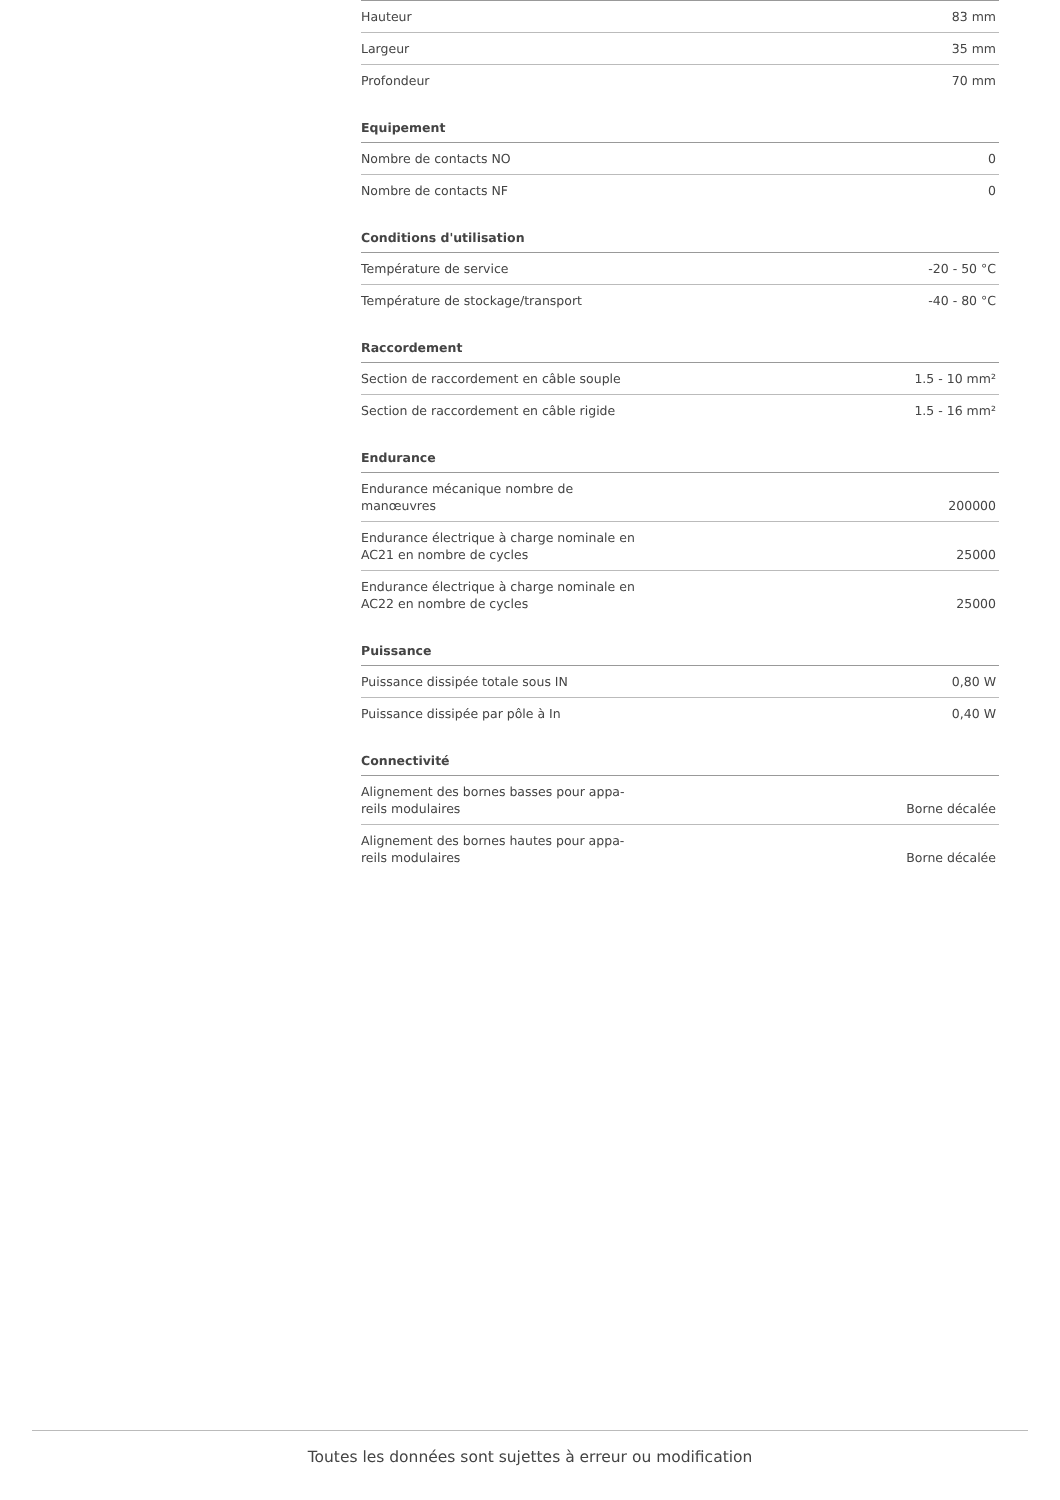| Hauteur | 83 mm |
| Largeur | 35 mm |
| Profondeur | 70 mm |
Equipement
| Nombre de contacts NO | 0 |
| Nombre de contacts NF | 0 |
Conditions d'utilisation
| Température de service | -20 - 50 °C |
| Température de stockage/transport | -40 - 80 °C |
Raccordement
| Section de raccordement en câble souple | 1.5 - 10 mm² |
| Section de raccordement en câble rigide | 1.5 - 16 mm² |
Endurance
| Endurance mécanique nombre de manœuvres | 200000 |
| Endurance électrique à charge nominale en AC21 en nombre de cycles | 25000 |
| Endurance électrique à charge nominale en AC22 en nombre de cycles | 25000 |
Puissance
| Puissance dissipée totale sous IN | 0,80 W |
| Puissance dissipée par pôle à In | 0,40 W |
Connectivité
| Alignement des bornes basses pour appa- reils modulaires | Borne décalée |
| Alignement des bornes hautes pour appa- reils modulaires | Borne décalée |
Toutes les données sont sujettes à erreur ou modification